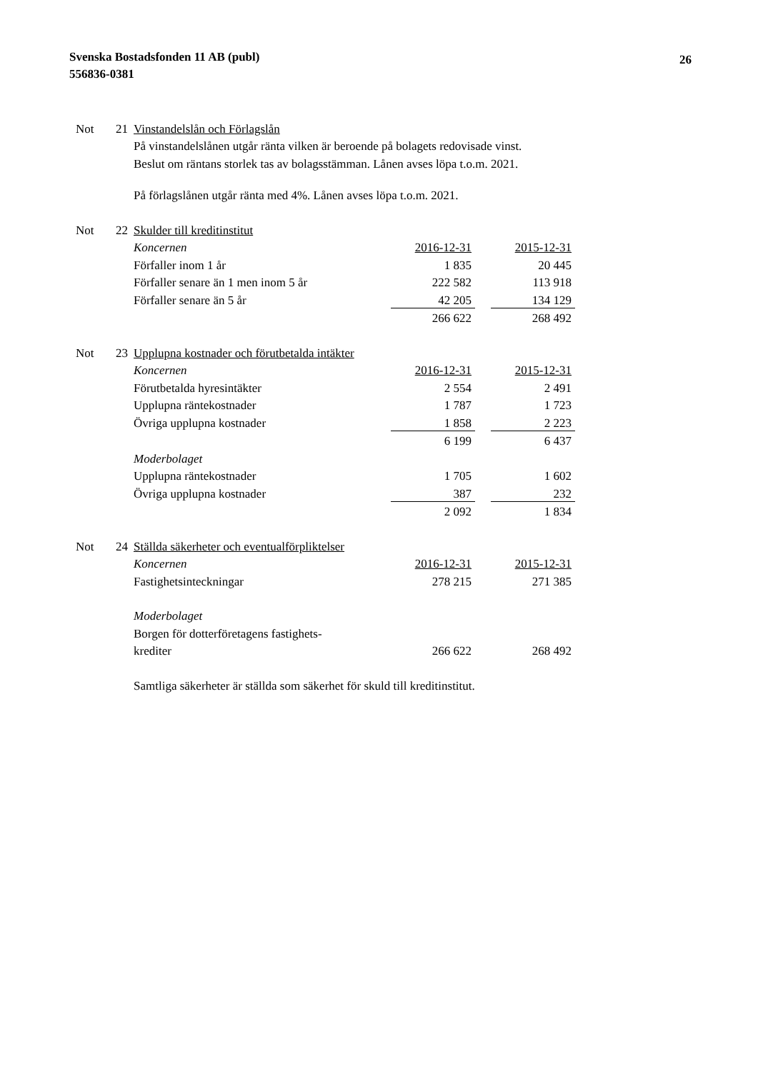Svenska Bostadsfonden 11 AB (publ)
556836-0381
26
| Not | 21 | Vinstandelslån och Förlagslån | | | |
| | | På vinstandelslånen utgår ränta vilken är beroende på bolagets redovisade vinst. | | | |
| | | Beslut om räntans storlek tas av bolagsstämman. Lånen avses löpa t.o.m. 2021. | | | |
| | | På förlagslånen utgår ränta med 4%. Lånen avses löpa t.o.m. 2021. | | | |
| Not | 22 | Skulder till kreditinstitut | | | |
| | | Koncernen | 2016-12-31 | | 2015-12-31 |
| | | Förfaller inom 1 år | 1 835 | | 20 445 |
| | | Förfaller senare än 1 men inom 5 år | 222 582 | | 113 918 |
| | | Förfaller senare än 5 år | 42 205 | | 134 129 |
| | | | 266 622 | | 268 492 |
| Not | 23 | Upplupna kostnader och förutbetalda intäkter | | | |
| | | Koncernen | 2016-12-31 | | 2015-12-31 |
| | | Förutbetalda hyresintäkter | 2 554 | | 2 491 |
| | | Upplupna räntekostnader | 1 787 | | 1 723 |
| | | Övriga upplupna kostnader | 1 858 | | 2 223 |
| | | | 6 199 | | 6 437 |
| | | Moderbolaget | | | |
| | | Upplupna räntekostnader | 1 705 | | 1 602 |
| | | Övriga upplupna kostnader | 387 | | 232 |
| | | | 2 092 | | 1 834 |
| Not | 24 | Ställda säkerheter och eventualförpliktelser | | | |
| | | Koncernen | 2016-12-31 | | 2015-12-31 |
| | | Fastighetsinteckningar | 278 215 | | 271 385 |
| | | Moderbolaget | | | |
| | | Borgen för dotterföretagens fastighets- | | | |
| | | krediter | 266 622 | | 268 492 |
| | | Samtliga säkerheter är ställda som säkerhet för skuld till kreditinstitut. | | | |